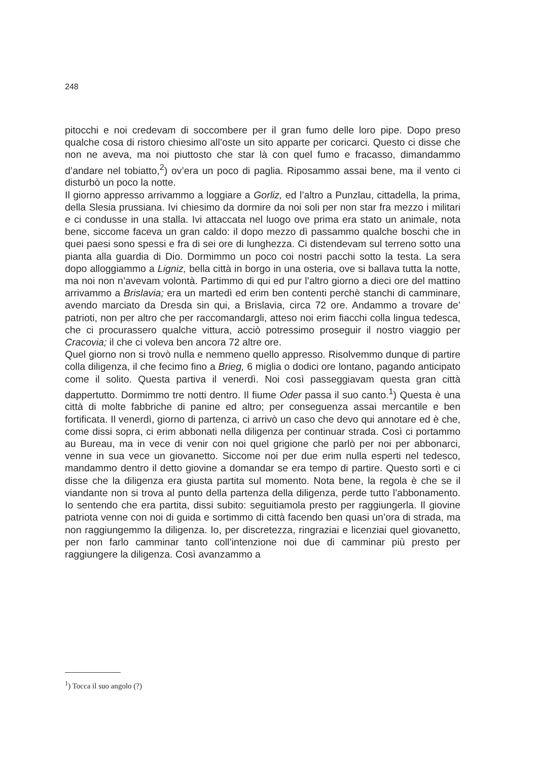248
pitocchi e noi credevam di soccombere per il gran fumo delle loro pipe. Dopo preso qualche cosa di ristoro chiesimo all’oste un sito apparte per coricarci. Questo ci disse che non ne aveva, ma noi piuttosto che star là con quel fumo e fracasso, dimandammo d’andare nel tobiatto,<sup>2</sup>) ov’era un poco di paglia. Riposammo assai bene, ma il vento ci disturbò un poco la notte.
Il giorno appresso arrivammo a loggiare a Gorliz, ed l’altro a Punzlau, cittadella, la prima, della Slesia prussiana. Ivi chiesimo da dormire da noi soli per non star fra mezzo i militari e ci condusse in una stalla. Ivi attaccata nel luogo ove prima era stato un animale, nota bene, siccome faceva un gran caldo: il dopo mezzo dì passammo qualche boschi che in quei paesi sono spessi e fra di sei ore di lunghezza. Ci distendevam sul terreno sotto una pianta alla guardia di Dio. Dormimmo un poco coi nostri pacchi sotto la testa. La sera dopo alloggiammo a Ligniz, bella città in borgo in una osteria, ove si ballava tutta la notte, ma noi non n’avevam volontà. Partimmo di qui ed pur l’altro giorno a dieci ore del mattino arrivammo a Brislavia; era un martedì ed erim ben contenti perchè stanchi di camminare, avendo marciato da Dresda sin qui, a Brislavia, circa 72 ore. Andammo a trovare de’ patrioti, non per altro che per raccomandargli, atteso noi erim fiacchi colla lingua tedesca, che ci procurassero qualche vittura, acciò potressimo proseguir il nostro viaggio per Cracovia; il che ci voleva ben ancora 72 altre ore.
Quel giorno non si trovò nulla e nemmeno quello appresso. Risolvemmo dunque di partire colla diligenza, il che fecimo fino a Brieg, 6 miglia o dodici ore lontano, pagando anticipato come il solito. Questa partiva il venerdì. Noi così passeggiavam questa gran città dappertutto. Dormimmo tre notti dentro. Il fiume Oder passa il suo canto.<sup>1</sup>) Questa è una città di molte fabbriche di panine ed altro; per conseguenza assai mercantile e ben fortificata. Il venerdì, giorno di partenza, ci arrivò un caso che devo qui annotare ed è che, come dissi sopra, ci erim abbonati nella diligenza per continuar strada. Così ci portammo au Bureau, ma in vece di venir con noi quel grigione che parlò per noi per abbonarci, venne in sua vece un giovanetto. Siccome noi per due erim nulla esperti nel tedesco, mandammo dentro il detto giovine a domandar se era tempo di partire. Questo sortì e ci disse che la diligenza era giusta partita sul momento. Nota bene, la regola è che se il viandante non si trova al punto della partenza della diligenza, perde tutto l’abbonamento. Io sentendo che era partita, dissi subito: seguitiamola presto per raggiungerla. Il giovine patriota venne con noi di guida e sortimmo di città facendo ben quasi un’ora di strada, ma non raggiungemmo la diligenza. Io, per discretezza, ringraziai e licenziai quel giovanetto, per non farlo camminar tanto coll’intenzione noi due di camminar più presto per raggiungere la diligenza. Così avanzammo a
<sup>1</sup>) Tocca il suo angolo (?)